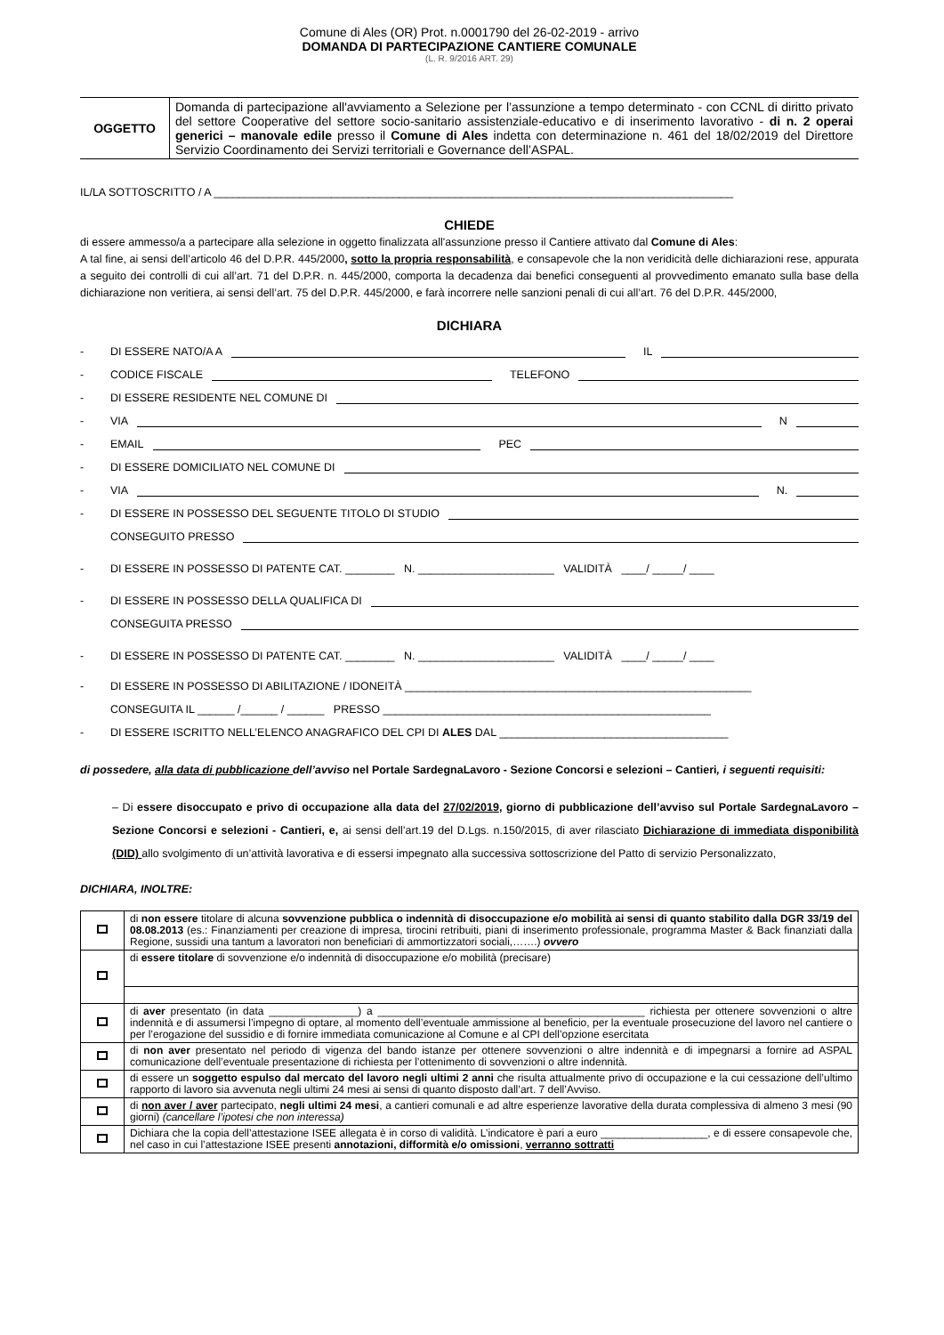Comune di Ales (OR) Prot. n.0001790 del 26-02-2019 - arrivo
DOMANDA DI PARTECIPAZIONE CANTIERE COMUNALE
(L. R. 9/2016 ART. 29)
| OGGETTO | Domanda di partecipazione all'avviamento a Selezione per l’assunzione a tempo determinato - con CCNL di diritto privato del settore Cooperative del settore socio-sanitario assistenziale-educativo e di inserimento lavorativo - di n. 2 operai generici – manovale edile presso il Comune di Ales indetta con determinazione n. 461 del 18/02/2019 del Direttore Servizio Coordinamento dei Servizi territoriali e Governance dell’ASPAL. |
IL/LA SOTTOSCRITTO / A ____________________________________________________________________________________
CHIEDE
di essere ammesso/a a partecipare alla selezione in oggetto finalizzata all'assunzione presso il Cantiere attivato dal Comune di Ales:
A tal fine, ai sensi dell’articolo 46 del D.P.R. 445/2000, sotto la propria responsabilità, e consapevole che la non veridicità delle dichiarazioni rese, appurata a seguito dei controlli di cui all’art. 71 del D.P.R. n. 445/2000, comporta la decadenza dai benefici conseguenti al provvedimento emanato sulla base della dichiarazione non veritiera, ai sensi dell’art. 75 del D.P.R. 445/2000, e farà incorrere nelle sanzioni penali di cui all’art. 76 del D.P.R. 445/2000,
DICHIARA
- DI ESSERE NATO/A A
IL
- CODICE FISCALE
TELEFONO
- DI ESSERE RESIDENTE NEL COMUNE DI
- VIA
N
- EMAIL
PEC
- DI ESSERE DOMICILIATO NEL COMUNE DI
- VIA
N.
- DI ESSERE IN POSSESSO DEL SEGUENTE TITOLO DI STUDIO
CONSEGUITO PRESSO
- DI ESSERE IN POSSESSO DI PATENTE CAT. ________ N. ______________________ VALIDITÀ ____/ _____/ ____
- DI ESSERE IN POSSESSO DELLA QUALIFICA DI
CONSEGUITA PRESSO
- DI ESSERE IN POSSESSO DI PATENTE CAT. ________ N. ______________________ VALIDITÀ ____/ _____/ ____
- DI ESSERE IN POSSESSO DI ABILITAZIONE / IDONEITÀ ________________________________________________________
CONSEGUITA IL ______ /______ / ______ PRESSO _____________________________________________________
- DI ESSERE ISCRITTO NELL’ELENCO ANAGRAFICO DEL CPI DI ALES DAL _____________________________________
di possedere, alla data di pubblicazione dell’avviso nel Portale SardegnaLavoro - Sezione Concorsi e selezioni – Cantieri, i seguenti requisiti:
– Di essere disoccupato e privo di occupazione alla data del 27/02/2019, giorno di pubblicazione dell’avviso sul Portale SardegnaLavoro – Sezione Concorsi e selezioni - Cantieri, e, ai sensi dell’art.19 del D.Lgs. n.150/2015, di aver rilasciato Dichiarazione di immediata disponibilità (DID) allo svolgimento di un’attività lavorativa e di essersi impegnato alla successiva sottoscrizione del Patto di servizio Personalizzato,
DICHIARA, INOLTRE:
| | di non essere titolare di alcuna sovvenzione pubblica o indennità di disoccupazione e/o mobilità ai sensi di quanto stabilito dalla DGR 33/19 del 08.08.2013 (es.: Finanziamenti per creazione di impresa, tirocini retribuiti, piani di inserimento professionale, programma Master & Back finanziati dalla Regione, sussidi una tantum a lavoratori non beneficiari di ammortizzatori sociali,…….) ovvero |
| | di essere titolare di sovvenzione e/o indennità di disoccupazione e/o mobilità (precisare) |
| | di aver presentato (in data _______________) a _____________________________________________ richiesta per ottenere sovvenzioni o altre indennità e di assumersi l’impegno di optare, al momento dell’eventuale ammissione al beneficio, per la eventuale prosecuzione del lavoro nel cantiere o per l’erogazione del sussidio e di fornire immediata comunicazione al Comune e al CPI dell’opzione esercitata |
| | di non aver presentato nel periodo di vigenza del bando istanze per ottenere sovvenzioni o altre indennità e di impegnarsi a fornire ad ASPAL comunicazione dell’eventuale presentazione di richiesta per l’ottenimento di sovvenzioni o altre indennità. |
| | di essere un soggetto espulso dal mercato del lavoro negli ultimi 2 anni che risulta attualmente privo di occupazione e la cui cessazione dell’ultimo rapporto di lavoro sia avvenuta negli ultimi 24 mesi ai sensi di quanto disposto dall’art. 7 dell’Avviso. |
| | di non aver / aver partecipato, negli ultimi 24 mesi , a cantieri comunali e ad altre esperienze lavorative della durata complessiva di almeno 3 mesi (90 giorni) (cancellare l’ipotesi che non interessa) |
| | Dichiara che la copia dell’attestazione ISEE allegata è in corso di validità. L’indicatore è pari a euro __________________, e di essere consapevole che, nel caso in cui l’attestazione ISEE presenti annotazioni, difformità e/o omissioni , verranno sottratti |